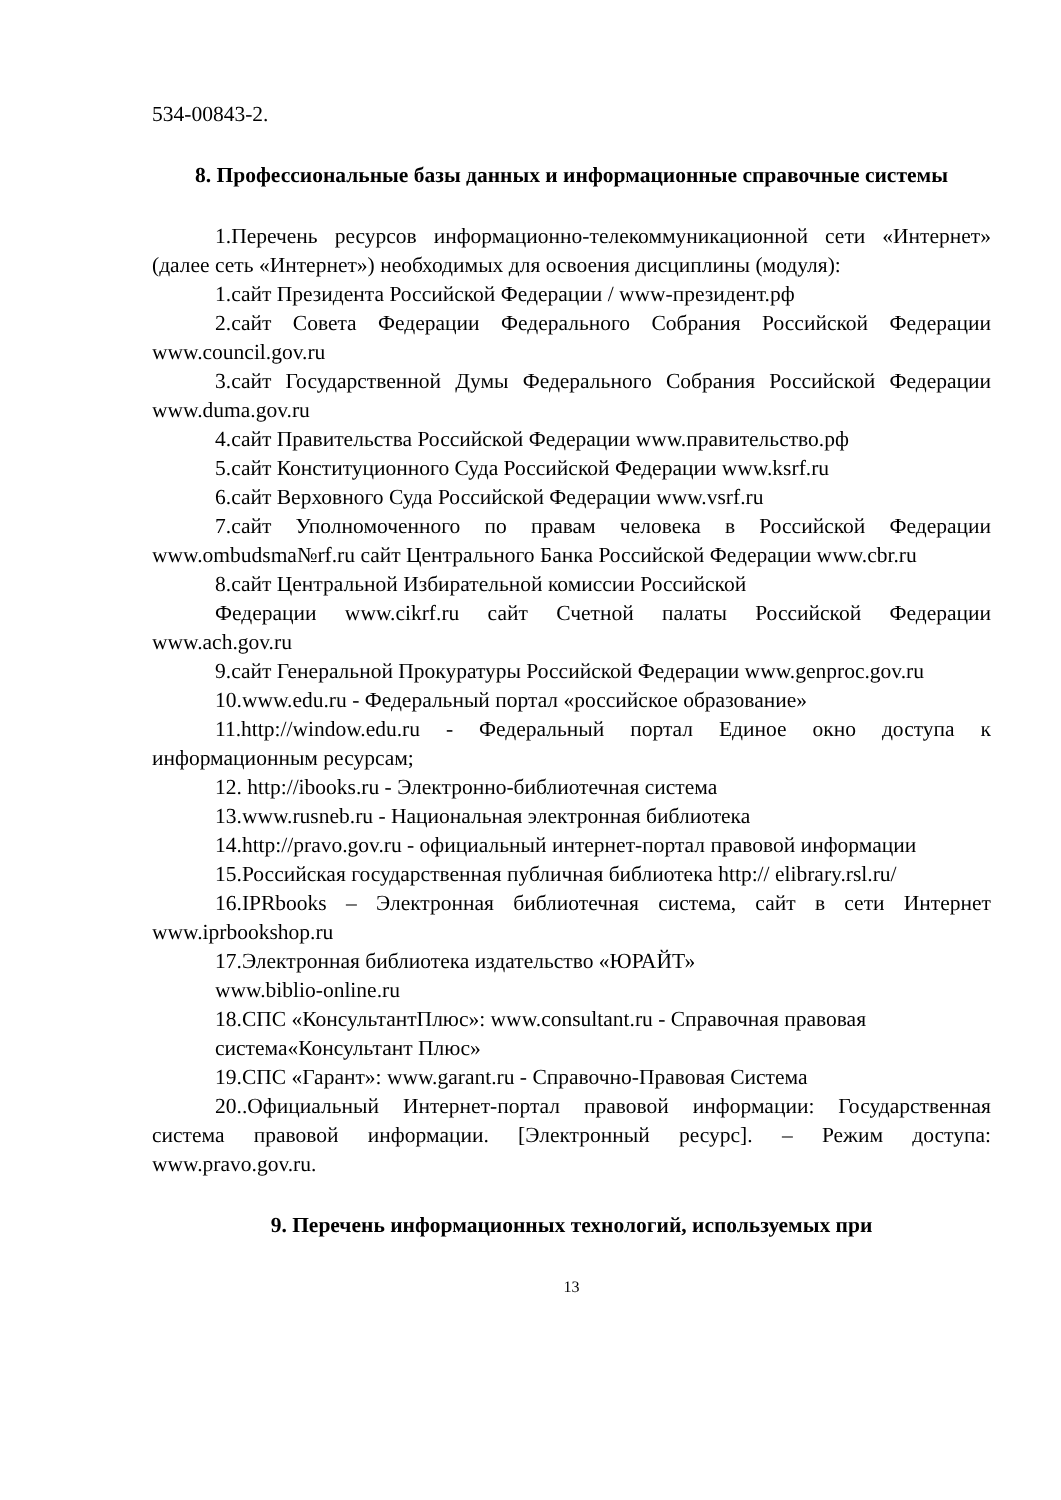534-00843-2.
8. Профессиональные базы данных и информационные справочные системы
1.Перечень ресурсов информационно-телекоммуникационной сети «Интернет» (далее сеть «Интернет») необходимых для освоения дисциплины (модуля):
1.сайт Президента Российской Федерации / www-президент.рф
2.сайт Совета Федерации Федерального Собрания Российской Федерации www.council.gov.ru
3.сайт Государственной Думы Федерального Собрания Российской Федерации www.duma.gov.ru
4.сайт Правительства Российской Федерации www.правительство.рф
5.сайт Конституционного Суда Российской Федерации www.ksrf.ru
6.сайт Верховного Суда Российской Федерации www.vsrf.ru
7.сайт Уполномоченного по правам человека в Российской Федерации www.ombudsma№rf.ru сайт Центрального Банка Российской Федерации www.cbr.ru
8.сайт Центральной Избирательной комиссии Российской
Федерации www.cikrf.ru сайт Счетной палаты Российской Федерации www.ach.gov.ru
9.сайт Генеральной Прокуратуры Российской Федерации www.genproc.gov.ru
10.www.edu.ru - Федеральный портал «российское образование»
11.http://window.edu.ru - Федеральный портал Единое окно доступа к информационным ресурсам;
12. http://ibooks.ru - Электронно-библиотечная система
13.www.rusneb.ru - Национальная электронная библиотека
14.http://pravo.gov.ru - официальный интернет-портал правовой информации
15.Российская государственная публичная библиотека http:// elibrary.rsl.ru/
16.IPRbooks – Электронная библиотечная система, сайт в сети Интернет www.iprbookshop.ru
17.Электронная библиотека издательство «ЮРАЙТ»
www.biblio-online.ru
18.СПС «КонсультантПлюс»: www.consultant.ru - Справочная правовая система«Консультант Плюс»
19.СПС «Гарант»: www.garant.ru - Справочно-Правовая Система
20..Официальный Интернет-портал правовой информации: Государственная система правовой информации. [Электронный ресурс]. – Режим доступа: www.pravo.gov.ru.
9. Перечень информационных технологий, используемых при
13